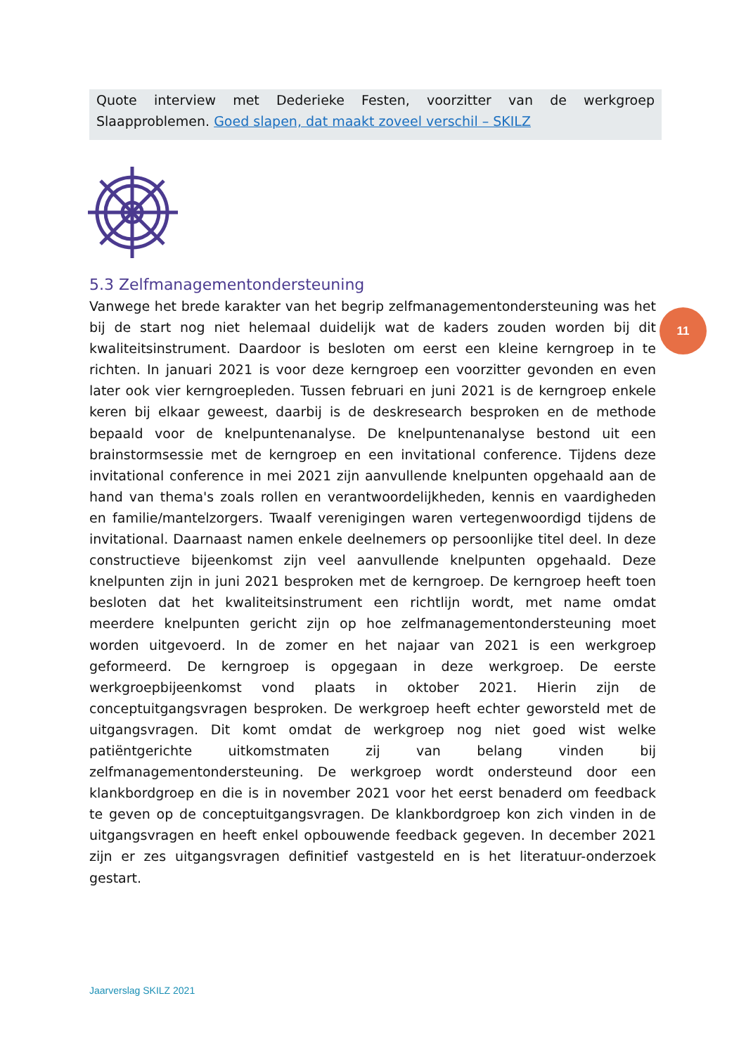Quote interview met Dederieke Festen, voorzitter van de werkgroep Slaapproblemen. Goed slapen, dat maakt zoveel verschil – SKILZ
11
5.3 Zelfmanagementondersteuning
Vanwege het brede karakter van het begrip zelfmanagementondersteuning was het bij de start nog niet helemaal duidelijk wat de kaders zouden worden bij dit kwaliteitsinstrument. Daardoor is besloten om eerst een kleine kerngroep in te richten. In januari 2021 is voor deze kerngroep een voorzitter gevonden en even later ook vier kerngroepleden. Tussen februari en juni 2021 is de kerngroep enkele keren bij elkaar geweest, daarbij is de deskresearch besproken en de methode bepaald voor de knelpuntenanalyse. De knelpuntenanalyse bestond uit een brainstormsessie met de kerngroep en een invitational conference. Tijdens deze invitational conference in mei 2021 zijn aanvullende knelpunten opgehaald aan de hand van thema's zoals rollen en verantwoordelijkheden, kennis en vaardigheden en familie/mantelzorgers. Twaalf verenigingen waren vertegenwoordigd tijdens de invitational. Daarnaast namen enkele deelnemers op persoonlijke titel deel. In deze constructieve bijeenkomst zijn veel aanvullende knelpunten opgehaald. Deze knelpunten zijn in juni 2021 besproken met de kerngroep. De kerngroep heeft toen besloten dat het kwaliteitsinstrument een richtlijn wordt, met name omdat meerdere knelpunten gericht zijn op hoe zelfmanagementondersteuning moet worden uitgevoerd. In de zomer en het najaar van 2021 is een werkgroep geformeerd. De kerngroep is opgegaan in deze werkgroep. De eerste werkgroepbijeenkomst vond plaats in oktober 2021. Hierin zijn de conceptuitgangsvragen besproken. De werkgroep heeft echter geworsteld met de uitgangsvragen. Dit komt omdat de werkgroep nog niet goed wist welke patiëntgerichte uitkomstmaten zij van belang vinden bij zelfmanagementondersteuning. De werkgroep wordt ondersteund door een klankbordgroep en die is in november 2021 voor het eerst benaderd om feedback te geven op de conceptuitgangsvragen. De klankbordgroep kon zich vinden in de uitgangsvragen en heeft enkel opbouwende feedback gegeven. In december 2021 zijn er zes uitgangsvragen definitief vastgesteld en is het literatuur-onderzoek gestart.
Jaarverslag SKILZ 2021